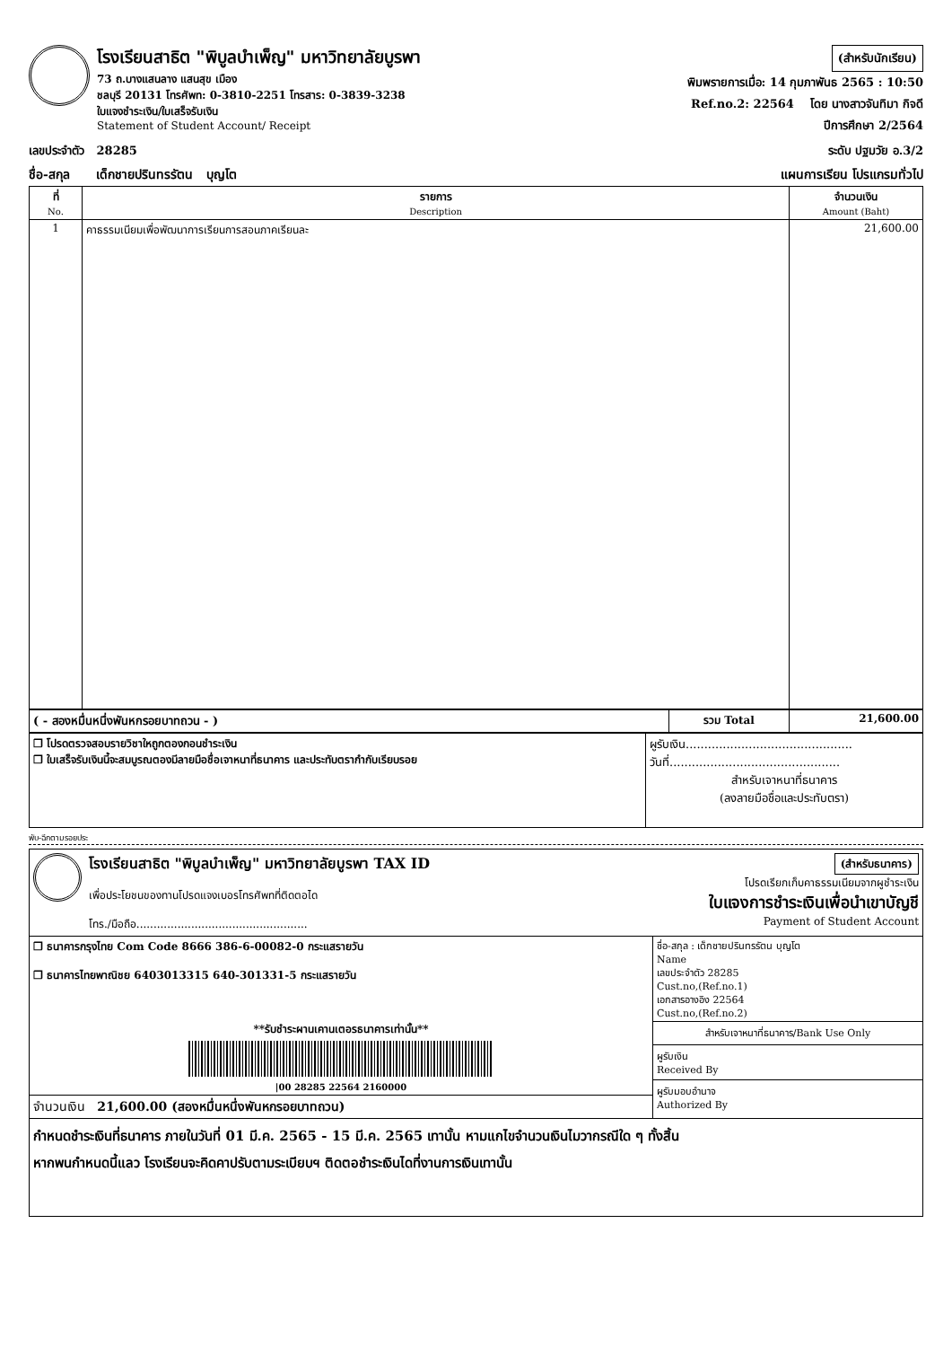โรงเรียนสาธิต "พิบูลบำเพ็ญ" มหาวิทยาลัยบูรพา
73 ถ.บางแสนลาง แสนสุข เมือง
ชลบุรี 20131 โทรศัพท: 0-3810-2251 โทรสาร: 0-3839-3238
ใบแจงชำระเงิน/ใบเสร็จรับเงิน
Statement of Student Account/ Receipt
(สำหรับนักเรียน)
พิมพรายการเมื่อ: 14 กุมภาพันธ 2565 : 10:50
Ref.no.2: 22564 โดย นางสาวจันทิมา กิจดี
ปีการศึกษา 2/2564
เลขประจำตัว 28285 ระดับ ปฐมวัย อ.3/2
ชื่อ-สกุล เด็กชายปรินทรรัตน บุญโต แผนการเรียน โปรแกรมทั่วไป
| ที่ No. | รายการ Description | จำนวนเงิน Amount (Baht) |
| --- | --- | --- |
| 1 | คาธรรมเนียมเพื่อพัฒนาการเรียนการสอนภาคเรียนละ | 21,600.00 |
| ( - สองหมื่นหนึ่งพันหกรอยบาทถวน - ) | รวม Total | 21,600.00 |
| ❒ โปรดตรวจสอบรายวิชาใหถูกตองกอนชำระเงิน ❒ ใบเสร็จรับเงินนี้จะสมบูรณตองมีลายมือชื่อเจาหนาที่ธนาคาร และประทับตรากำกับเรียบรอย | ผูรับเงิน............................................. วันที่.............................................. สำหรับเจาหนาที่ธนาคาร (ลงลายมือชื่อและประทับตรา) |
พับ-ฉีกตามรอยประ
โรงเรียนสาธิต "พิบูลบำเพ็ญ" มหาวิทยาลัยบูรพา TAX ID
เพื่อประโยชนของทานโปรดแจงเบอรโทรศัพทที่ติดตอได
โทร./มือถือ..................................................
(สำหรับธนาคาร)
โปรดเรียกเก็บคาธรรมเนียมจากผูชำระเงิน
ใบแจงการชำระเงินเพื่อนำเขาบัญชี
Payment of Student Account
| ❒ ธนาคารกรุงไทย Com Code 8666 386-6-00082-0 กระแสรายวัน ❒ ธนาคารไทยพาณิชย 6403013315 640-301331-5 กระแสรายวัน **รับชำระผานเคานเตอรธนาคารเท่านั้น** /00 28285 22564 2160000 | ชื่อ-สกุล : เด็กชายปรินทรรัตน บุญโต Name เลขประจำตัว 28285 Cust.no,(Ref.no.1) เอกสารอางอิง 22564 Cust.no,(Ref.no.2) สำหรับเจาหนาที่ธนาคาร/Bank Use Only ผูรับเงิน Received By ผูรับมอบอำนาจ Authorized By |
| จำนวนเงิน 21,600.00 (สองหมื่นหนึ่งพันหกรอยบาทถวน) | |
กำหนดชำระเงินที่ธนาคาร ภายในวันที่ 01 มี.ค. 2565 - 15 มี.ค. 2565 เทานั้น หามแกไขจำนวนเงินไมวากรณีใด ๆ ทั้งสิ้น
หากพนกำหนดนี้แลว โรงเรียนจะคิดคาปรับตามระเบียบฯ ติดตอชำระเงินไดที่งานการเงินเทานั้น